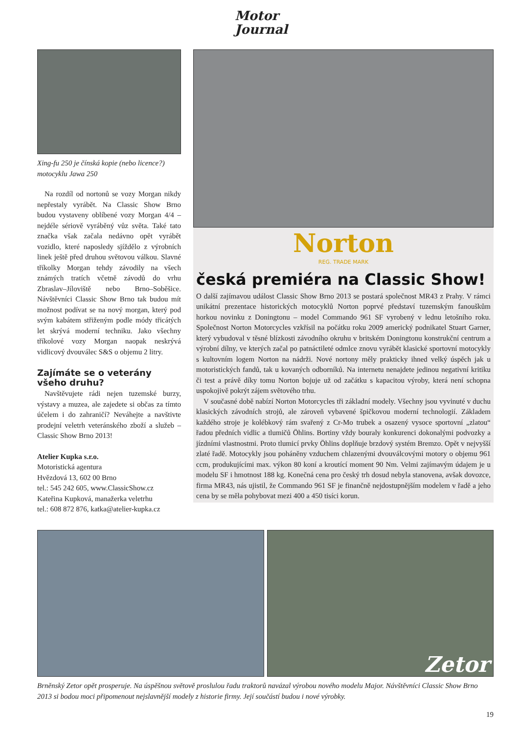Motor
Journal
Xing-fu 250 je čínská kopie (nebo licence?) motocyklu Jawa 250
Na rozdíl od nortonů se vozy Morgan nikdy nepřestaly vyrábět. Na Classic Show Brno budou vystaveny oblíbené vozy Morgan 4/4 – nejdéle sériově vyráběný vůz světa. Také tato značka však začala nedávno opět vyrábět vozidlo, které naposledy sjíždělo z výrobních linek ještě před druhou světovou válkou. Slavné tříkolky Morgan tehdy závodily na všech známých tratích včetně závodů do vrhu Zbraslav–Jíloviště nebo Brno–Soběšice. Návštěvníci Classic Show Brno tak budou mít možnost podívat se na nový morgan, který pod svým kabátem střiženým podle módy třicátých let skrývá moderní techniku. Jako všechny tříkolové vozy Morgan naopak neskrývá vidlicový dvouválec S&S o objemu 2 litry.
Zajímáte se o veterány všeho druhu?
Navštěvujete rádi nejen tuzemské burzy, výstavy a muzea, ale zajedete si občas za tímto účelem i do zahraničí? Neváhejte a navštivte prodejní veletrh veteránského zboží a služeb – Classic Show Brno 2013!
Atelier Kupka s.r.o.
Motoristická agentura
Hvězdová 13, 602 00 Brno
tel.: 545 242 605, www.ClassicShow.cz
Kateřina Kupková, manažerka veletrhu
tel.: 608 872 876, katka@atelier-kupka.cz
Norton
REG. TRADE MARK
česká premiéra na Classic Show!
O další zajímavou událost Classic Show Brno 2013 se postará společnost MR43 z Prahy. V rámci unikátní prezentace historických motocyklů Norton poprvé představí tuzemským fanouškům horkou novinku z Doningtonu – model Commando 961 SF vyrobený v lednu letošního roku. Společnost Norton Motorcycles vzkřísil na počátku roku 2009 americký podnikatel Stuart Garner, který vybudoval v těsné blízkosti závodního okruhu v britském Doningtonu konstrukční centrum a výrobní dílny, ve kterých začal po patnáctileté odmlce znovu vyrábět klasické sportovní motocykly s kultovním logem Norton na nádrži. Nové nortony měly prakticky ihned velký úspěch jak u motoristických fandů, tak u kovaných odborníků. Na internetu nenajdete jedinou negativní kritiku či test a právě díky tomu Norton bojuje už od začátku s kapacitou výroby, která není schopna uspokojivě pokrýt zájem světového trhu.
V současné době nabízí Norton Motorcycles tři základní modely. Všechny jsou vyvinuté v duchu klasických závodních strojů, ale zároveň vybavené špičkovou moderní technologií. Základem každého stroje je kolébkový rám svařený z Cr-Mo trubek a osazený vysoce sportovní „zlatou“ řadou předních vidlic a tlumičů Öhlins. Bortiny vždy bouraly konkurenci dokonalými podvozky a jízdními vlastnostmi. Proto tlumicí prvky Öhlins doplňuje brzdový systém Bremzo. Opět v nejvyšší zlaté řadě. Motocykly jsou poháněny vzduchem chlazenými dvouválcovými motory o objemu 961 ccm, produkujícími max. výkon 80 koní a kroutící moment 90 Nm. Velmi zajímavým údajem je u modelu SF i hmotnost 188 kg. Konečná cena pro český trh dosud nebyla stanovena, avšak dovozce, firma MR43, nás ujistil, že Commando 961 SF je finančně nejdostupnějším modelem v řadě a jeho cena by se měla pohybovat mezi 400 a 450 tisíci korun.
Zetor
Brněnský Zetor opět prosperuje. Na úspěšnou světově proslulou řadu traktorů navázal výrobou nového modelu Major. Návštěvníci Classic Show Brno 2013 si bodou moci připomenout nejslavnější modely z historie firmy. Její součástí budou i nové výrobky.
19